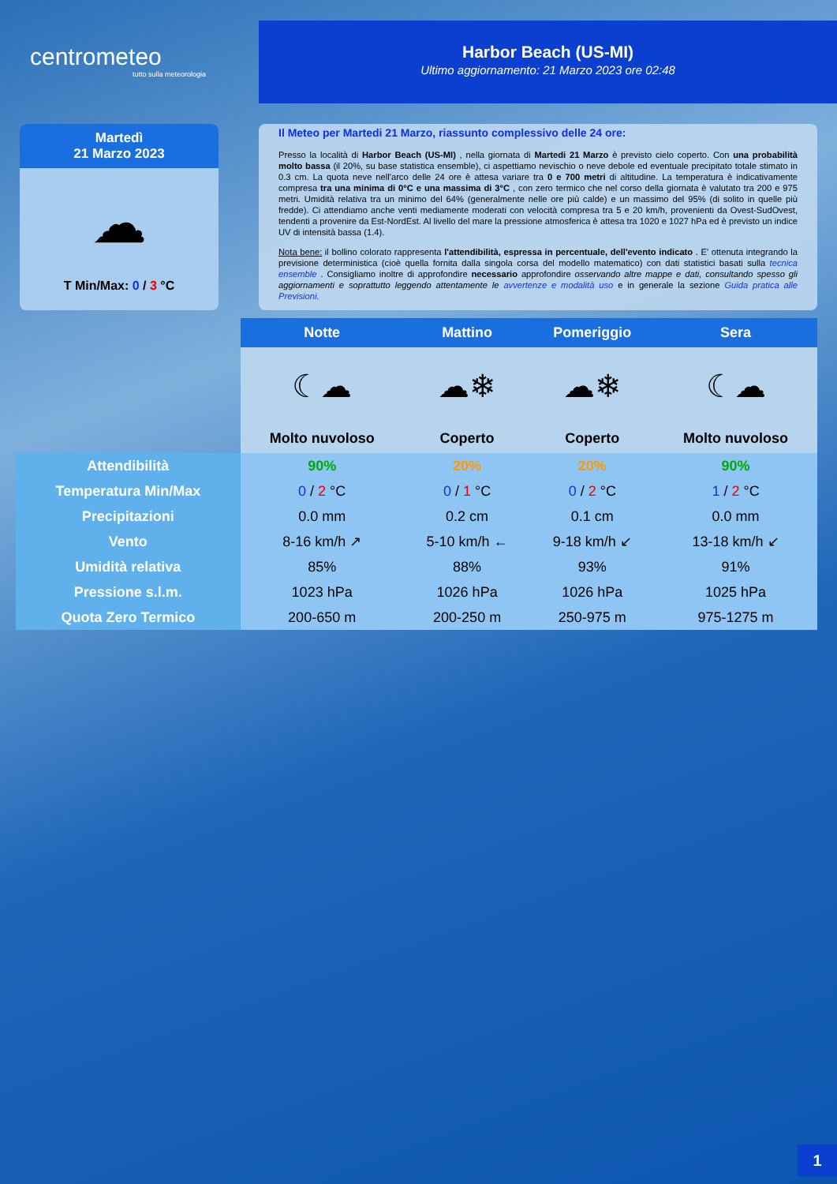centrometeo
tutto sulla meteorologia
Harbor Beach (US-MI)
Ultimo aggiornamento: 21 Marzo 2023 ore 02:48
Martedì
21 Marzo 2023
☁
T Min/Max: 0 / 3 °C
Il Meteo per Martedi 21 Marzo, riassunto complessivo delle 24 ore:
Presso la località di Harbor Beach (US-MI) , nella giornata di Martedi 21 Marzo è previsto cielo coperto. Con una probabilità molto bassa (il 20%, su base statistica ensemble), ci aspettiamo nevischio o neve debole ed eventuale precipitato totale stimato in 0.3 cm. La quota neve nell'arco delle 24 ore è attesa variare tra 0 e 700 metri di altitudine. La temperatura è indicativamente compresa tra una minima di 0°C e una massima di 3°C , con zero termico che nel corso della giornata è valutato tra 200 e 975 metri. Umidità relativa tra un minimo del 64% (generalmente nelle ore più calde) e un massimo del 95% (di solito in quelle più fredde). Ci attendiamo anche venti mediamente moderati con velocità compresa tra 5 e 20 km/h, provenienti da Ovest-SudOvest, tendenti a provenire da Est-NordEst. Al livello del mare la pressione atmosferica è attesa tra 1020 e 1027 hPa ed è previsto un indice UV di intensità bassa (1.4).
Nota bene: il bollino colorato rappresenta l'attendibilità, espressa in percentuale, dell'evento indicato . E' ottenuta integrando la previsione deterministica (cioè quella fornita dalla singola corsa del modello matematico) con dati statistici basati sulla tecnica ensemble . Consigliamo inoltre di approfondire necessario approfondire osservando altre mappe e dati, consultando spesso gli aggiornamenti e soprattutto leggendo attentamente le avvertenze e modalità uso e in generale la sezione Guida pratica alle Previsioni.
| | Notte | Mattino | Pomeriggio | Sera |
| | ☾☁ | ☁❄ | ☁❄ | ☾☁ |
| | Molto nuvoloso | Coperto | Coperto | Molto nuvoloso |
| Attendibilità | 90% | 20% | 20% | 90% |
| Temperatura Min/Max | 0 / 2 °C | 0 / 1 °C | 0 / 2 °C | 1 / 2 °C |
| Precipitazioni | 0.0 mm | 0.2 cm | 0.1 cm | 0.0 mm |
| Vento | 8-16 km/h ↗ | 5-10 km/h ← | 9-18 km/h ↙ | 13-18 km/h ↙ |
| Umidità relativa | 85% | 88% | 93% | 91% |
| Pressione s.l.m. | 1023 hPa | 1026 hPa | 1026 hPa | 1025 hPa |
| Quota Zero Termico | 200-650 m | 200-250 m | 250-975 m | 975-1275 m |
1